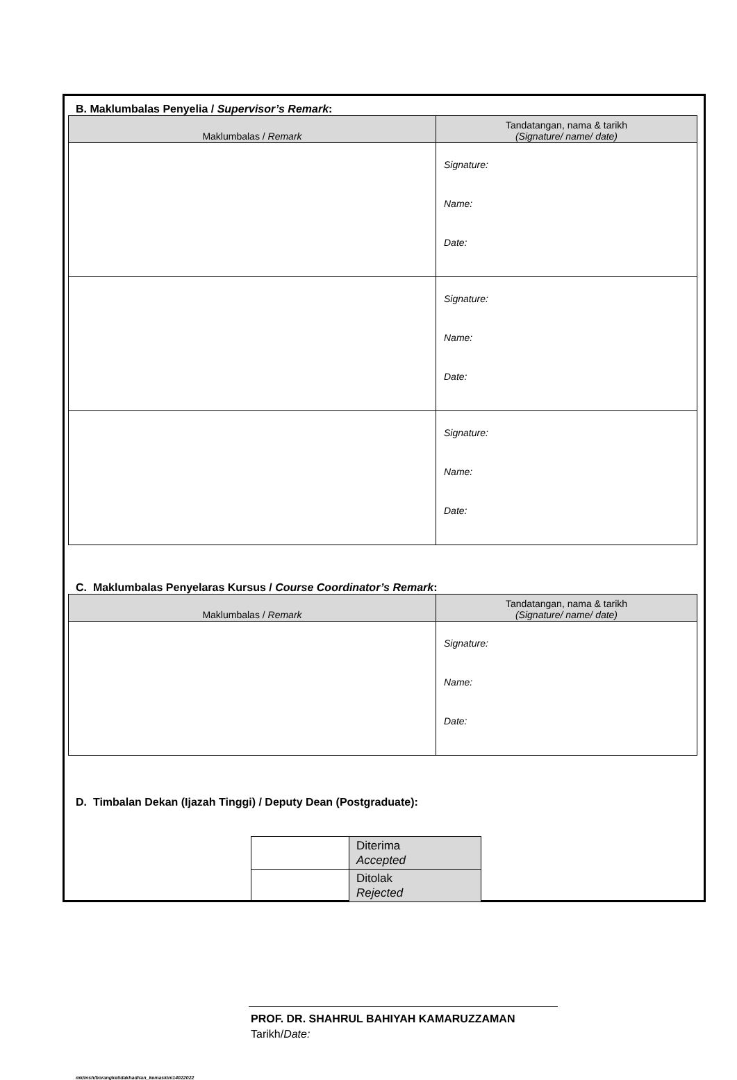B. Maklumbalas Penyelia / Supervisor’s Remark:
| Maklumbalas / Remark | Tandatangan, nama & tarikh (Signature/ name/ date) |
| --- | --- |
| | Signature: Name: Date: |
| | Signature: Name: Date: |
| | Signature: Name: Date: |
C. Maklumbalas Penyelaras Kursus / Course Coordinator’s Remark:
| Maklumbalas / Remark | Tandatangan, nama & tarikh (Signature/ name/ date) |
| --- | --- |
| | Signature: Name: Date: |
D. Timbalan Dekan (Ijazah Tinggi) / Deputy Dean (Postgraduate):
| | Diterima Accepted |
| | Ditolak Rejected |
PROF. DR. SHAHRUL BAHIYAH KAMARUZZAMAN
Tarikh/Date:
mk/msh/borangketidakhadiran_kemaskini14022022